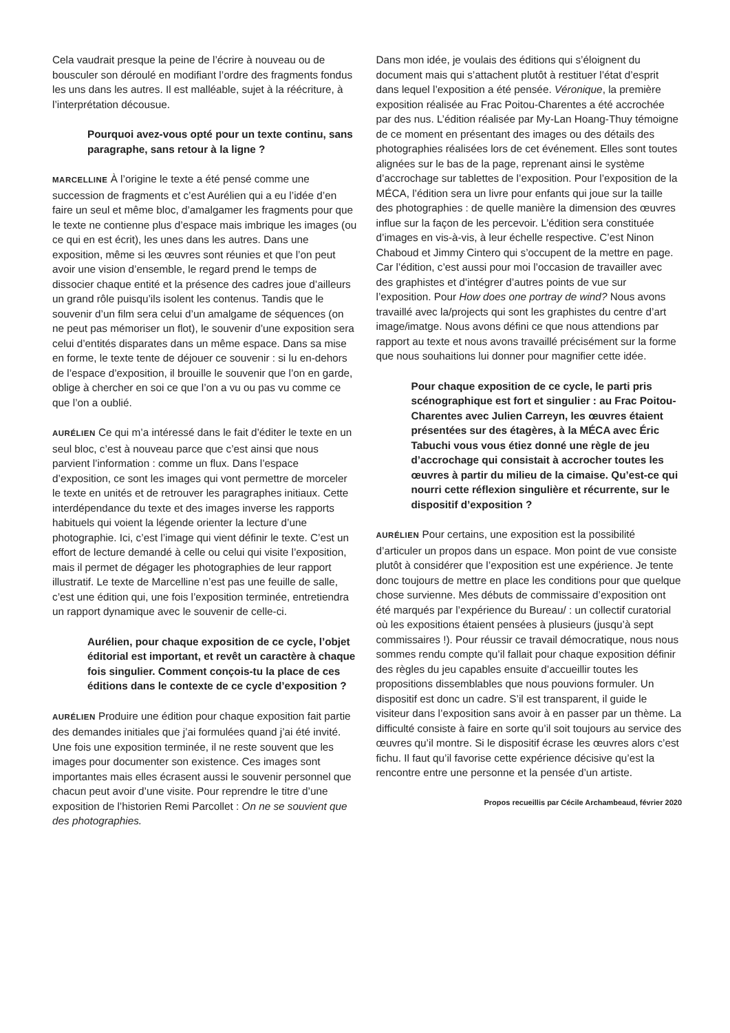Cela vaudrait presque la peine de l’écrire à nouveau ou de bousculer son déroulé en modifiant l’ordre des fragments fondus les uns dans les autres. Il est malléable, sujet à la réécriture, à l’interprétation décousue.
Pourquoi avez-vous opté pour un texte continu, sans paragraphe, sans retour à la ligne ?
MARCELLINE À l’origine le texte a été pensé comme une succession de fragments et c’est Aurélien qui a eu l’idée d’en faire un seul et même bloc, d’amalgamer les fragments pour que le texte ne contienne plus d’espace mais imbrique les images (ou ce qui en est écrit), les unes dans les autres. Dans une exposition, même si les œuvres sont réunies et que l’on peut avoir une vision d’ensemble, le regard prend le temps de dissocier chaque entité et la présence des cadres joue d’ailleurs un grand rôle puisqu’ils isolent les contenus. Tandis que le souvenir d’un film sera celui d’un amalgame de séquences (on ne peut pas mémoriser un flot), le souvenir d’une exposition sera celui d’entités disparates dans un même espace. Dans sa mise en forme, le texte tente de déjouer ce souvenir : si lu en-dehors de l’espace d’exposition, il brouille le souvenir que l’on en garde, oblige à chercher en soi ce que l’on a vu ou pas vu comme ce que l’on a oublié.
AURÉLIEN Ce qui m’a intéressé dans le fait d’éditer le texte en un seul bloc, c’est à nouveau parce que c’est ainsi que nous parvient l’information : comme un flux. Dans l’espace d’exposition, ce sont les images qui vont permettre de morceler le texte en unités et de retrouver les paragraphes initiaux. Cette interdépendance du texte et des images inverse les rapports habituels qui voient la légende orienter la lecture d’une photographie. Ici, c’est l’image qui vient définir le texte. C’est un effort de lecture demandé à celle ou celui qui visite l’exposition, mais il permet de dégager les photographies de leur rapport illustratif. Le texte de Marcelline n’est pas une feuille de salle, c’est une édition qui, une fois l’exposition terminée, entretiendra un rapport dynamique avec le souvenir de celle-ci.
Aurélien, pour chaque exposition de ce cycle, l’objet éditorial est important, et revêt un caractère à chaque fois singulier. Comment conçois-tu la place de ces éditions dans le contexte de ce cycle d’exposition ?
AURÉLIEN Produire une édition pour chaque exposition fait partie des demandes initiales que j’ai formulées quand j’ai été invité. Une fois une exposition terminée, il ne reste souvent que les images pour documenter son existence. Ces images sont importantes mais elles écrasent aussi le souvenir personnel que chacun peut avoir d’une visite. Pour reprendre le titre d’une exposition de l’historien Remi Parcollet : On ne se souvient que des photographies.
Dans mon idée, je voulais des éditions qui s’éloignent du document mais qui s’attachent plutôt à restituer l’état d’esprit dans lequel l’exposition a été pensée. Véronique, la première exposition réalisée au Frac Poitou-Charentes a été accrochée par des nus. L’édition réalisée par My-Lan Hoang-Thuy témoigne de ce moment en présentant des images ou des détails des photographies réalisées lors de cet événement. Elles sont toutes alignées sur le bas de la page, reprenant ainsi le système d’accrochage sur tablettes de l’exposition. Pour l’exposition de la MÉCA, l’édition sera un livre pour enfants qui joue sur la taille des photographies : de quelle manière la dimension des œuvres influe sur la façon de les percevoir. L’édition sera constituée d’images en vis-à-vis, à leur échelle respective. C’est Ninon Chaboud et Jimmy Cintero qui s’occupent de la mettre en page. Car l’édition, c’est aussi pour moi l’occasion de travailler avec des graphistes et d’intégrer d’autres points de vue sur l’exposition. Pour How does one portray de wind? Nous avons travaillé avec la/projects qui sont les graphistes du centre d’art image/imatge. Nous avons défini ce que nous attendions par rapport au texte et nous avons travaillé précisément sur la forme que nous souhaitions lui donner pour magnifier cette idée.
Pour chaque exposition de ce cycle, le parti pris scénographique est fort et singulier : au Frac Poitou-Charentes avec Julien Carreyn, les œuvres étaient présentées sur des étagères, à la MÉCA avec Éric Tabuchi vous vous étiez donné une règle de jeu d’accrochage qui consistait à accrocher toutes les œuvres à partir du milieu de la cimaise. Qu’est-ce qui nourri cette réflexion singulière et récurrente, sur le dispositif d’exposition ?
AURÉLIEN Pour certains, une exposition est la possibilité d’articuler un propos dans un espace. Mon point de vue consiste plutôt à considérer que l’exposition est une expérience. Je tente donc toujours de mettre en place les conditions pour que quelque chose survienne. Mes débuts de commissaire d’exposition ont été marqués par l’expérience du Bureau/ : un collectif curatorial où les expositions étaient pensées à plusieurs (jusqu’à sept commissaires !). Pour réussir ce travail démocratique, nous nous sommes rendu compte qu’il fallait pour chaque exposition définir des règles du jeu capables ensuite d’accueillir toutes les propositions dissemblables que nous pouvions formuler. Un dispositif est donc un cadre. S’il est transparent, il guide le visiteur dans l’exposition sans avoir à en passer par un thème. La difficulté consiste à faire en sorte qu’il soit toujours au service des œuvres qu’il montre. Si le dispositif écrase les œuvres alors c’est fichu. Il faut qu’il favorise cette expérience décisive qu’est la rencontre entre une personne et la pensée d’un artiste.
Propos recueillis par Cécile Archambeaud, février 2020